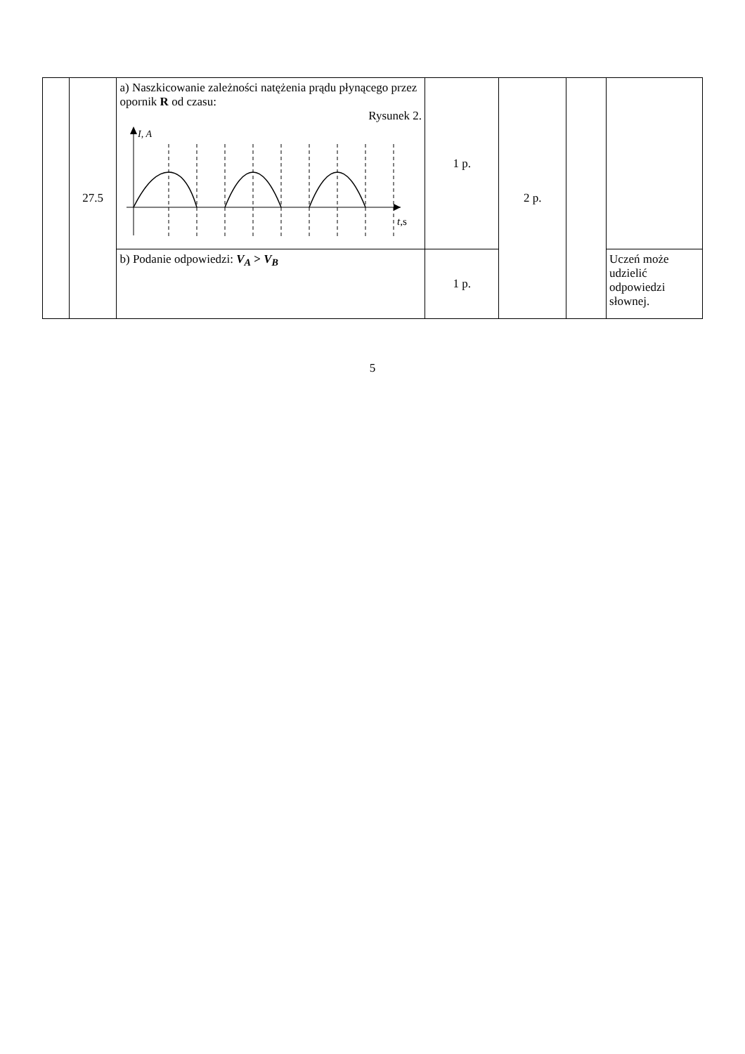| | 27.5 | a) Naszkicowanie zależności natężenia prądu płynącego przez opornik R od czasu: Rysunek 2. I, A t ,s | 1 p. | 2 p. | | |
| | | b) Podanie odpowiedzi: V<sub>A</sub> > V<sub>B</sub> | 1 p. | | | Uczeń może udzielić odpowiedzi słownej. |
5